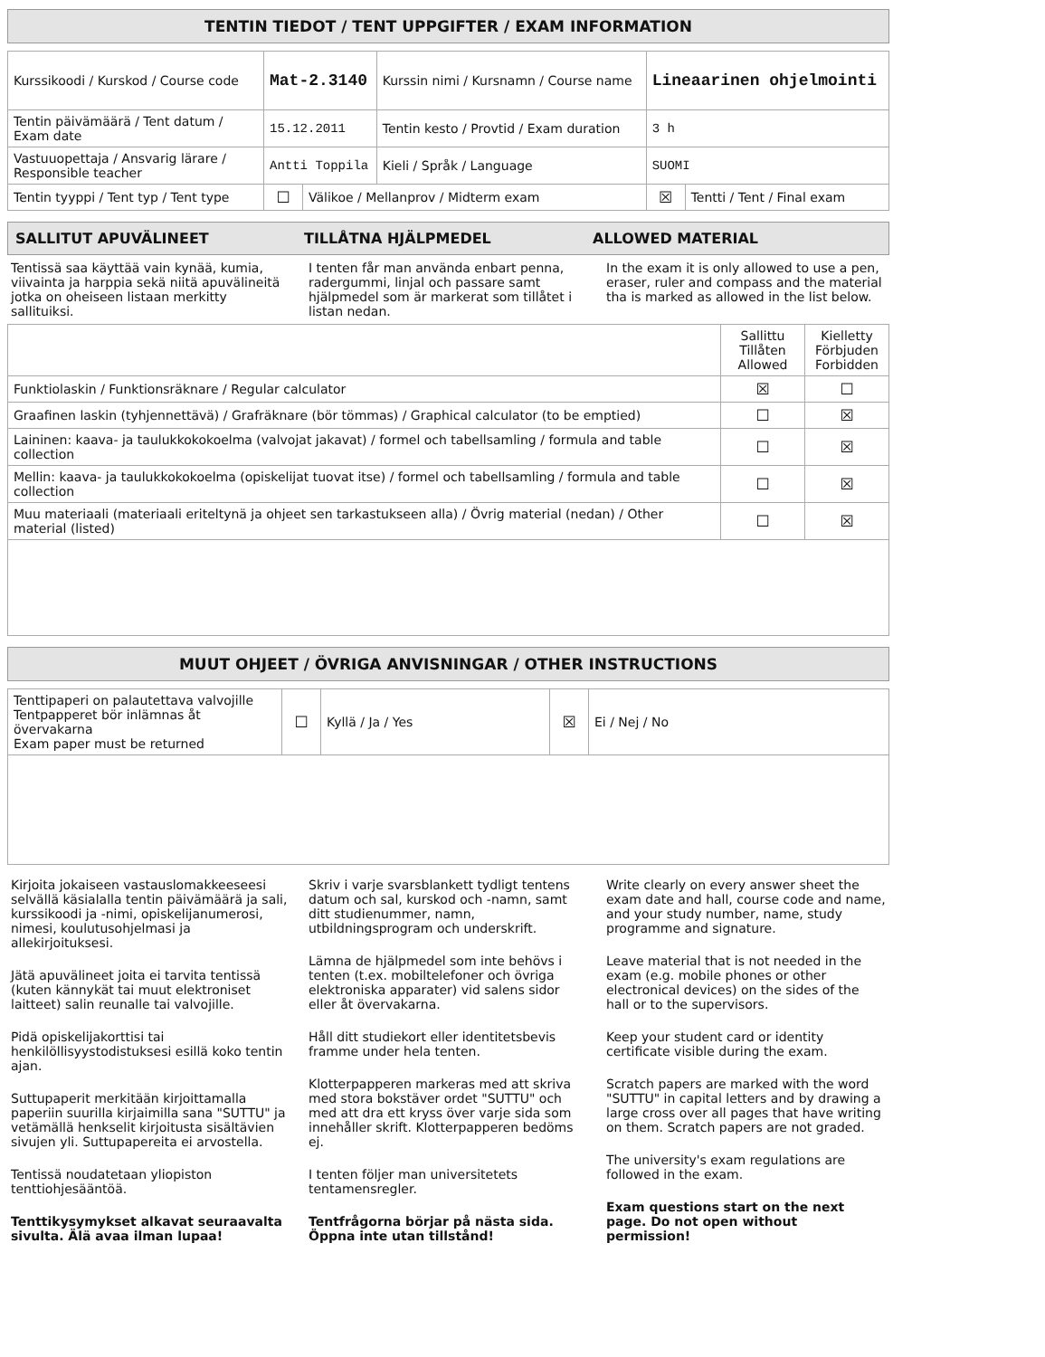TENTIN TIEDOT / TENT UPPGIFTER / EXAM INFORMATION
| Kurssikoodi / Kurskod / Course code | Mat-2.3140 | | Kurssin nimi / Kursnamn / Course name | | Lineaarinen ohjelmointi | |
| Tentin päivämäärä / Tent datum / Exam date | 15.12.2011 | | Tentin kesto / Provtid / Exam duration | | 3 h | |
| Vastuuopettaja / Ansvarig lärare / Responsible teacher | Antti Toppila | | | Kieli / Språk / Language | SUOMI | |
| Tentin tyyppi / Tent typ / Tent type | ☐ | Välikoe / Mellanprov / Midterm exam | | | ☒ | Tentti / Tent / Final exam |
SALLITUT APUVÄLINEET TILLÅTNA HJÄLPMEDEL ALLOWED MATERIAL
Tentissä saa käyttää vain kynää, kumia, viivainta ja harppia sekä niitä apuvälineitä jotka on oheiseen listaan merkitty sallituiksi.
I tenten får man använda enbart penna, radergummi, linjal och passare samt hjälpmedel som är markerat som tillåtet i listan nedan.
In the exam it is only allowed to use a pen, eraser, ruler and compass and the material tha is marked as allowed in the list below.
| | Sallittu Tillåten Allowed | Kielletty Förbjuden Forbidden |
| --- | --- | --- |
| Funktiolaskin / Funktionsräknare / Regular calculator | ☒ | ☐ |
| Graafinen laskin (tyhjennettävä) / Grafräknare (bör tömmas) / Graphical calculator (to be emptied) | ☐ | ☒ |
| Laininen: kaava- ja taulukkokokoelma (valvojat jakavat) / formel och tabellsamling / formula and table collection | ☐ | ☒ |
| Mellin: kaava- ja taulukkokokoelma (opiskelijat tuovat itse) / formel och tabellsamling / formula and table collection | ☐ | ☒ |
| Muu materiaali (materiaali eriteltynä ja ohjeet sen tarkastukseen alla) / Övrig material (nedan) / Other material (listed) | ☐ | ☒ |
MUUT OHJEET / ÖVRIGA ANVISNINGAR / OTHER INSTRUCTIONS
| Tenttipaperi on palautettava valvojille Tentpapperet bör inlämnas åt övervakarna Exam paper must be returned | ☐ | Kyllä / Ja / Yes | ☒ | Ei / Nej / No |
Kirjoita jokaiseen vastauslomakkeeseesi selvällä käsialalla tentin päivämäärä ja sali, kurssikoodi ja -nimi, opiskelijanumerosi, nimesi, koulutusohjelmasi ja allekirjoituksesi.
Jätä apuvälineet joita ei tarvita tentissä (kuten kännykät tai muut elektroniset laitteet) salin reunalle tai valvojille.
Pidä opiskelijakorttisi tai henkilöllisyystodistuksesi esillä koko tentin ajan.
Suttupaperit merkitään kirjoittamalla paperiin suurilla kirjaimilla sana "SUTTU" ja vetämällä henkselit kirjoitusta sisältävien sivujen yli. Suttupapereita ei arvostella.
Tentissä noudatetaan yliopiston tenttiohjesääntöä.
Tenttikysymykset alkavat seuraavalta sivulta. Älä avaa ilman lupaa!
Skriv i varje svarsblankett tydligt tentens datum och sal, kurskod och -namn, samt ditt studienummer, namn, utbildningsprogram och underskrift.
Lämna de hjälpmedel som inte behövs i tenten (t.ex. mobiltelefoner och övriga elektroniska apparater) vid salens sidor eller åt övervakarna.
Håll ditt studiekort eller identitetsbevis framme under hela tenten.
Klotterpapperen markeras med att skriva med stora bokstäver ordet "SUTTU" och med att dra ett kryss över varje sida som innehåller skrift. Klotterpapperen bedöms ej.
I tenten följer man universitetets tentamensregler.
Tentfrågorna börjar på nästa sida. Öppna inte utan tillstånd!
Write clearly on every answer sheet the exam date and hall, course code and name, and your study number, name, study programme and signature.
Leave material that is not needed in the exam (e.g. mobile phones or other electronical devices) on the sides of the hall or to the supervisors.
Keep your student card or identity certificate visible during the exam.
Scratch papers are marked with the word "SUTTU" in capital letters and by drawing a large cross over all pages that have writing on them. Scratch papers are not graded.
The university's exam regulations are followed in the exam.
Exam questions start on the next page. Do not open without permission!